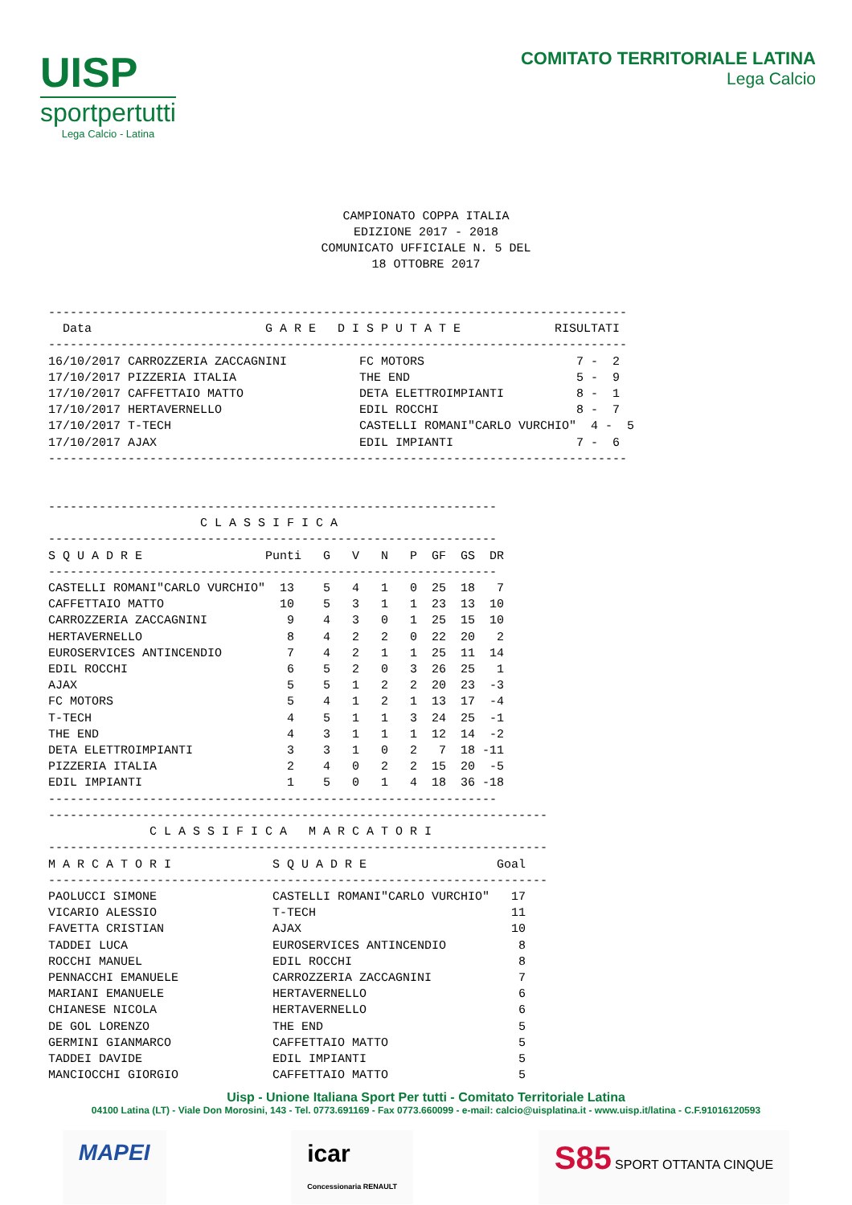UISP
sportpertutti
Lega Calcio - Latina
COMITATO TERRITORIALE LATINA
Lega Calcio
CAMPIONATO COPPA ITALIA
EDIZIONE 2017 - 2018
COMUNICATO UFFICIALE N. 5 DEL
18 OTTOBRE 2017
--------------------------------------------------------------------------------
  Data                        G A R E   D I S P U T A T E             RISULTATI
--------------------------------------------------------------------------------
16/10/2017 CARROZZERIA ZACCAGNINI          FC MOTORS                     7 -  2
17/10/2017 PIZZERIA ITALIA                 THE END                       5 -  9
17/10/2017 CAFFETTAIO MATTO                DETA ELETTROIMPIANTI          8 -  1
17/10/2017 HERTAVERNELLO                   EDIL ROCCHI                   8 -  7
17/10/2017 T-TECH                          CASTELLI ROMANI"CARLO VURCHIO"  4 -  5
17/10/2017 AJAX                            EDIL IMPIANTI                 7 -  6
--------------------------------------------------------------------------------
--------------------------------------------------------------
                     C L A S S I F I C A
--------------------------------------------------------------
S Q U A D R E                 Punti   G   V   N   P  GF  GS  DR
--------------------------------------------------------------
CASTELLI ROMANI"CARLO VURCHIO"  13    5   4   1   0  25  18   7
CAFFETTAIO MATTO                10    5   3   1   1  23  13  10
CARROZZERIA ZACCAGNINI           9    4   3   0   1  25  15  10
HERTAVERNELLO                    8    4   2   2   0  22  20   2
EUROSERVICES ANTINCENDIO         7    4   2   1   1  25  11  14
EDIL ROCCHI                      6    5   2   0   3  26  25   1
AJAX                             5    5   1   2   2  20  23  -3
FC MOTORS                        5    4   1   2   1  13  17  -4
T-TECH                           4    5   1   1   3  24  25  -1
THE END                          4    3   1   1   1  12  14  -2
DETA ELETTROIMPIANTI             3    3   1   0   2   7  18 -11
PIZZERIA ITALIA                  2    4   0   2   2  15  20  -5
EDIL IMPIANTI                    1    5   0   1   4  18  36 -18
--------------------------------------------------------------
---------------------------------------------------------------------
              C L A S S I F I C A   M A R C A T O R I
---------------------------------------------------------------------
M A R C A T O R I              S Q U A D R E                  Goal
---------------------------------------------------------------------
PAOLUCCI SIMONE                CASTELLI ROMANI"CARLO VURCHIO"   17
VICARIO ALESSIO                T-TECH                           11
FAVETTA CRISTIAN               AJAX                             10
TADDEI LUCA                    EUROSERVICES ANTINCENDIO          8
ROCCHI MANUEL                  EDIL ROCCHI                       8
PENNACCHI EMANUELE             CARROZZERIA ZACCAGNINI            7
MARIANI EMANUELE               HERTAVERNELLO                     6
CHIANESE NICOLA                HERTAVERNELLO                     6
DE GOL LORENZO                 THE END                           5
GERMINI GIANMARCO              CAFFETTAIO MATTO                  5
TADDEI DAVIDE                  EDIL IMPIANTI                     5
MANCIOCCHI GIORGIO             CAFFETTAIO MATTO                  5
Uisp - Unione Italiana Sport Per tutti - Comitato Territoriale Latina
04100 Latina (LT) - Viale Don Morosini, 143 - Tel. 0773.691169 - Fax 0773.660099 - e-mail: calcio@uisplatina.it - www.uisp.it/latina - C.F.91016120593
MAPEI icar
Concessionaria RENAULT
S85 SPORT OTTANTA CINQUE